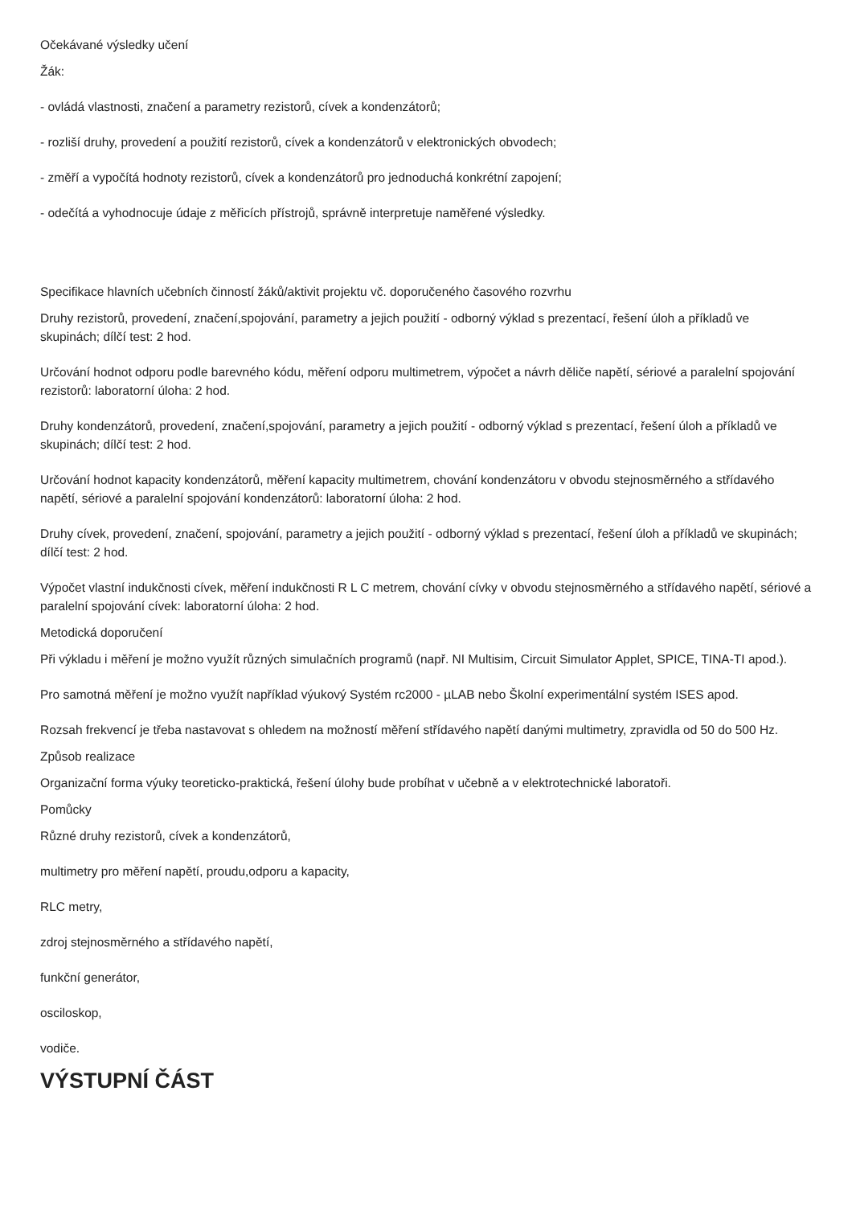Očekávané výsledky učení
Žák:
- ovládá vlastnosti, značení a parametry rezistorů, cívek a kondenzátorů;
- rozliší druhy, provedení a použití rezistorů, cívek a kondenzátorů v elektronických obvodech;
- změří a vypočítá hodnoty rezistorů, cívek a kondenzátorů pro jednoduchá konkrétní zapojení;
- odečítá a vyhodnocuje údaje z měřicích přístrojů, správně interpretuje naměřené výsledky.
Specifikace hlavních učebních činností žáků/aktivit projektu vč. doporučeného časového rozvrhu
Druhy rezistorů, provedení, značení,spojování, parametry a jejich použití - odborný výklad s prezentací, řešení úloh a příkladů ve skupinách; dílčí test: 2 hod.
Určování hodnot odporu podle barevného kódu, měření odporu multimetrem, výpočet a návrh děliče napětí, sériové a paralelní spojování rezistorů: laboratorní úloha: 2 hod.
Druhy kondenzátorů, provedení, značení,spojování, parametry a jejich použití - odborný výklad s prezentací, řešení úloh a příkladů ve skupinách; dílčí test: 2 hod.
Určování hodnot kapacity kondenzátorů, měření kapacity multimetrem, chování kondenzátoru v obvodu stejnosměrného a střídavého napětí, sériové a paralelní spojování kondenzátorů: laboratorní úloha: 2 hod.
Druhy cívek, provedení, značení, spojování, parametry a jejich použití - odborný výklad s prezentací, řešení úloh a příkladů ve skupinách; dílčí test: 2 hod.
Výpočet vlastní indukčnosti cívek, měření indukčnosti R L C metrem, chování cívky v obvodu stejnosměrného a střídavého napětí, sériové a paralelní spojování cívek: laboratorní úloha: 2 hod.
Metodická doporučení
Při výkladu i měření je možno využít různých simulačních programů (např. NI Multisim, Circuit Simulator Applet, SPICE, TINA-TI apod.).
Pro samotná měření je možno využít například výukový Systém rc2000 - µLAB nebo Školní experimentální systém ISES apod.
Rozsah frekvencí je třeba nastavovat s ohledem na možností měření střídavého napětí danými multimetry, zpravidla od 50 do 500 Hz.
Způsob realizace
Organizační forma výuky teoreticko-praktická, řešení úlohy bude probíhat v učebně a v elektrotechnické laboratoři.
Pomůcky
Různé druhy rezistorů, cívek a kondenzátorů,
multimetry pro měření napětí, proudu,odporu a kapacity,
RLC metry,
zdroj stejnosměrného a střídavého napětí,
funkční generátor,
osciloskop,
vodiče.
VÝSTUPNÍ ČÁST